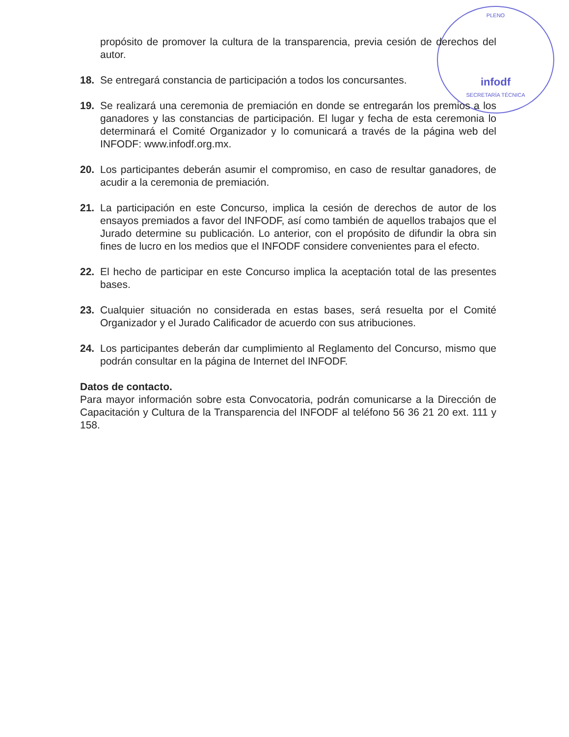PLENO
infodf
SECRETARÍA TÉCNICA
propósito de promover la cultura de la transparencia, previa cesión de derechos del autor.
18. Se entregará constancia de participación a todos los concursantes.
19. Se realizará una ceremonia de premiación en donde se entregarán los premios a los ganadores y las constancias de participación. El lugar y fecha de esta ceremonia lo determinará el Comité Organizador y lo comunicará a través de la página web del INFODF: www.infodf.org.mx.
20. Los participantes deberán asumir el compromiso, en caso de resultar ganadores, de acudir a la ceremonia de premiación.
21. La participación en este Concurso, implica la cesión de derechos de autor de los ensayos premiados a favor del INFODF, así como también de aquellos trabajos que el Jurado determine su publicación. Lo anterior, con el propósito de difundir la obra sin fines de lucro en los medios que el INFODF considere convenientes para el efecto.
22. El hecho de participar en este Concurso implica la aceptación total de las presentes bases.
23. Cualquier situación no considerada en estas bases, será resuelta por el Comité Organizador y el Jurado Calificador de acuerdo con sus atribuciones.
24. Los participantes deberán dar cumplimiento al Reglamento del Concurso, mismo que podrán consultar en la página de Internet del INFODF.
Datos de contacto.
Para mayor información sobre esta Convocatoria, podrán comunicarse a la Dirección de Capacitación y Cultura de la Transparencia del INFODF al teléfono 56 36 21 20 ext. 111 y 158.